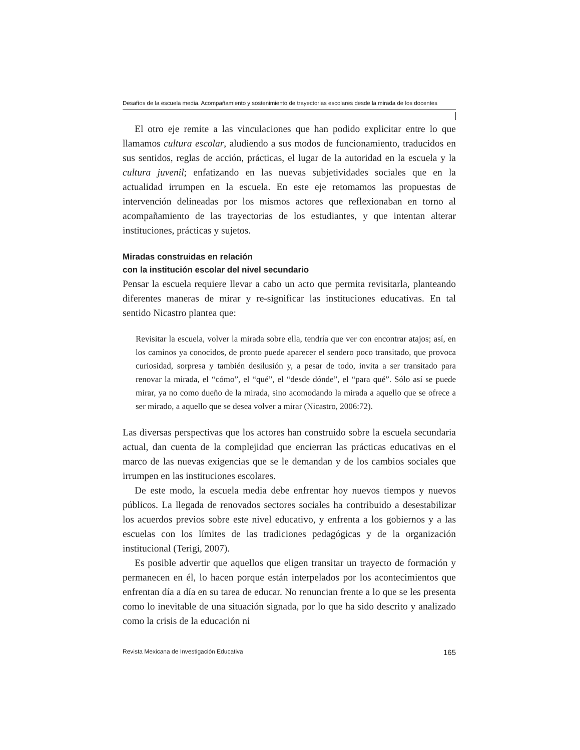Desafíos de la escuela media. Acompañamiento y sostenimiento de trayectorias escolares desde la mirada de los docentes
El otro eje remite a las vinculaciones que han podido explicitar entre lo que llamamos cultura escolar, aludiendo a sus modos de funcionamiento, traducidos en sus sentidos, reglas de acción, prácticas, el lugar de la autoridad en la escuela y la cultura juvenil; enfatizando en las nuevas subjetividades sociales que en la actualidad irrumpen en la escuela. En este eje retomamos las propuestas de intervención delineadas por los mismos actores que reflexionaban en torno al acompañamiento de las trayectorias de los estudiantes, y que intentan alterar instituciones, prácticas y sujetos.
Miradas construidas en relación
con la institución escolar del nivel secundario
Pensar la escuela requiere llevar a cabo un acto que permita revisitarla, planteando diferentes maneras de mirar y re-significar las instituciones educativas. En tal sentido Nicastro plantea que:
Revisitar la escuela, volver la mirada sobre ella, tendría que ver con encontrar atajos; así, en los caminos ya conocidos, de pronto puede aparecer el sendero poco transitado, que provoca curiosidad, sorpresa y también desilusión y, a pesar de todo, invita a ser transitado para renovar la mirada, el “cómo”, el “qué”, el “desde dónde”, el “para qué”. Sólo así se puede mirar, ya no como dueño de la mirada, sino acomodando la mirada a aquello que se ofrece a ser mirado, a aquello que se desea volver a mirar (Nicastro, 2006:72).
Las diversas perspectivas que los actores han construido sobre la escuela secundaria actual, dan cuenta de la complejidad que encierran las prácticas educativas en el marco de las nuevas exigencias que se le demandan y de los cambios sociales que irrumpen en las instituciones escolares.
De este modo, la escuela media debe enfrentar hoy nuevos tiempos y nuevos públicos. La llegada de renovados sectores sociales ha contribuido a desestabilizar los acuerdos previos sobre este nivel educativo, y enfrenta a los gobiernos y a las escuelas con los límites de las tradiciones pedagógicas y de la organización institucional (Terigi, 2007).
Es posible advertir que aquellos que eligen transitar un trayecto de formación y permanecen en él, lo hacen porque están interpelados por los acontecimientos que enfrentan día a día en su tarea de educar. No renuncian frente a lo que se les presenta como lo inevitable de una situación signada, por lo que ha sido descrito y analizado como la crisis de la educación ni
Revista Mexicana de Investigación Educativa 165